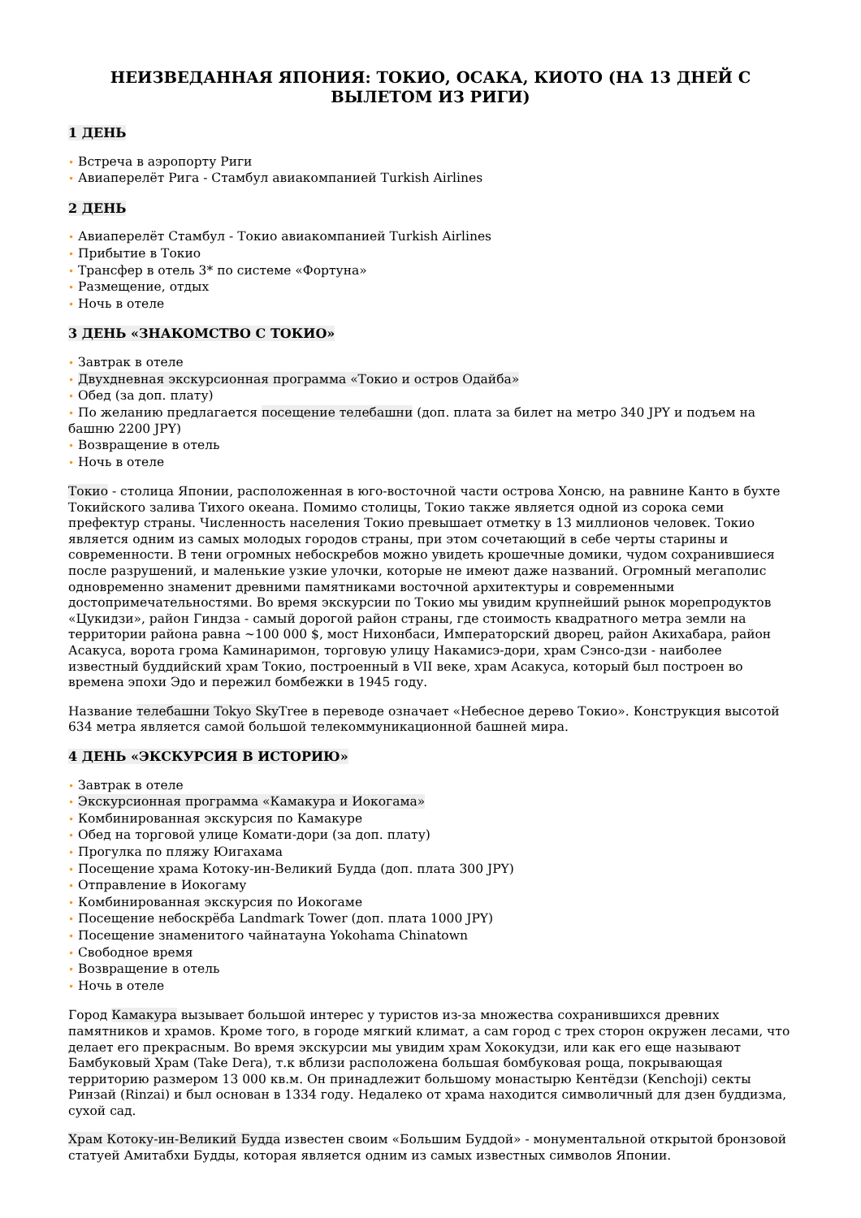НЕИЗВЕДАННАЯ ЯПОНИЯ: ТОКИО, ОСАКА, КИОТО (НА 13 ДНЕЙ С ВЫЛЕТОМ ИЗ РИГИ)
1 ДЕНЬ
• Встреча в аэропорту Риги
• Авиаперелёт Рига - Стамбул авиакомпанией Turkish Airlines
2 ДЕНЬ
• Авиаперелёт Стамбул - Токио авиакомпанией Turkish Airlines
• Прибытие в Токио
• Трансфер в отель 3* по системе «Фортуна»
• Размещение, отдых
• Ночь в отеле
3 ДЕНЬ «ЗНАКОМСТВО С ТОКИО»
• Завтрак в отеле
• Двухдневная экскурсионная программа «Токио и остров Одайба»
• Обед (за доп. плату)
• По желанию предлагается посещение телебашни (доп. плата за билет на метро 340 JPY и подъем на башню 2200 JPY)
• Возвращение в отель
• Ночь в отеле
Токио - столица Японии, расположенная в юго-восточной части острова Хонсю, на равнине Канто в бухте Токийского залива Тихого океана. Помимо столицы, Токио также является одной из сорока семи префектур страны. Численность населения Токио превышает отметку в 13 миллионов человек. Токио является одним из самых молодых городов страны, при этом сочетающий в себе черты старины и современности. В тени огромных небоскребов можно увидеть крошечные домики, чудом сохранившиеся после разрушений, и маленькие узкие улочки, которые не имеют даже названий. Огромный мегаполис одновременно знаменит древними памятниками восточной архитектуры и современными достопримечательностями. Во время экскурсии по Токио мы увидим крупнейший рынок морепродуктов «Цукидзи», район Гиндза - самый дорогой район страны, где стоимость квадратного метра земли на территории района равна ~100 000 $, мост Нихонбаси, Императорский дворец, район Акихабара, район Асакуса, ворота грома Каминаримон, торговую улицу Накамисэ-дори, храм Сэнсо-дзи - наиболее известный буддийский храм Токио, построенный в VII веке, храм Асакуса, который был построен во времена эпохи Эдо и пережил бомбежки в 1945 году.
Название телебашни Tokyo Sky Tree в переводе означает «Небесное дерево Токио». Конструкция высотой 634 метра является самой большой телекоммуникационной башней мира.
4 ДЕНЬ «ЭКСКУРСИЯ В ИСТОРИЮ»
• Завтрак в отеле
• Экскурсионная программа «Камакура и Иокогама»
• Комбинированная экскурсия по Камакуре
• Обед на торговой улице Комати-дори (за доп. плату)
• Прогулка по пляжу Юигахама
• Посещение храма Котоку-ин-Великий Будда (доп. плата 300 JPY)
• Отправление в Иокогаму
• Комбинированная экскурсия по Иокогаме
• Посещение небоскрёба Landmark Tower (доп. плата 1000 JPY)
• Посещение знаменитого чайнатауна Yokohama Chinatown
• Свободное время
• Возвращение в отель
• Ночь в отеле
Город Камакура вызывает большой интерес у туристов из-за множества сохранившихся древних памятников и храмов. Кроме того, в городе мягкий климат, а сам город с трех сторон окружен лесами, что делает его прекрасным. Во время экскурсии мы увидим храм Хококудзи, или как его еще называют Бамбуковый Храм (Take Dera), т.к вблизи расположена большая бомбуковая роща, покрывающая территорию размером 13 000 кв.м. Он принадлежит большому монастырю Кентёдзи (Kenchoji) секты Ринзай (Rinzai) и был основан в 1334 году. Недалеко от храма находится символичный для дзен буддизма, сухой сад.
Храм Котоку-ин-Великий Будда известен своим «Большим Буддой» - монументальной открытой бронзовой статуей Амитабхи Будды, которая является одним из самых известных символов Японии.